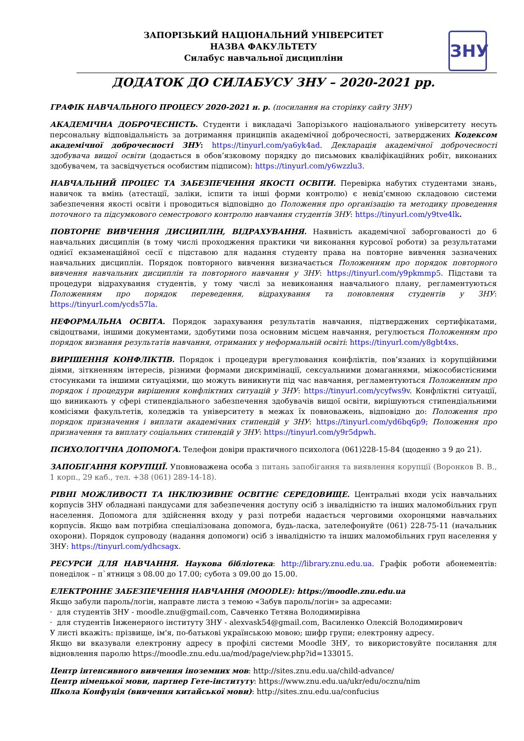ЗАПОРІЗЬКИЙ НАЦІОНАЛЬНИЙ УНІВЕРСИТЕТ
НАЗВА ФАКУЛЬТЕТУ
Силабус навчальної дисципліни
ЗНУ
ДОДАТОК ДО СИЛАБУСУ ЗНУ – 2020-2021 рр.
ГРАФІК НАВЧАЛЬНОГО ПРОЦЕСУ 2020-2021 н. р. (посилання на сторінку сайту ЗНУ)
АКАДЕМІЧНА ДОБРОЧЕСНІСТЬ. Студенти і викладачі Запорізького національного університету несуть персональну відповідальність за дотримання принципів академічної доброчесності, затверджених Кодексом академічної доброчесності ЗНУ: https://tinyurl.com/ya6yk4ad. Декларація академічної доброчесності здобувача вищої освіти (додається в обов’язковому порядку до письмових кваліфікаційних робіт, виконаних здобувачем, та засвідчується особистим підписом): https://tinyurl.com/y6wzzlu3.
НАВЧАЛЬНИЙ ПРОЦЕС ТА ЗАБЕЗПЕЧЕННЯ ЯКОСТІ ОСВІТИ. Перевірка набутих студентами знань, навичок та вмінь (атестації, заліки, іспити та інші форми контролю) є невід’ємною складовою системи забезпечення якості освіти і проводиться відповідно до Положення про організацію та методику проведення поточного та підсумкового семестрового контролю навчання студентів ЗНУ: https://tinyurl.com/y9tve4lk.
ПОВТОРНЕ ВИВЧЕННЯ ДИСЦИПЛІН, ВІДРАХУВАННЯ. Наявність академічної заборгованості до 6 навчальних дисциплін (в тому числі проходження практики чи виконання курсової роботи) за результатами однієї екзаменаційної сесії є підставою для надання студенту права на повторне вивчення зазначених навчальних дисциплін. Порядок повторного вивчення визначається Положенням про порядок повторного вивчення навчальних дисциплін та повторного навчання у ЗНУ: https://tinyurl.com/y9pkmmp5. Підстави та процедури відрахування студентів, у тому числі за невиконання навчального плану, регламентуються Положенням про порядок переведення, відрахування та поновлення студентів у ЗНУ: https://tinyurl.com/ycds57la.
НЕФОРМАЛЬНА ОСВІТА. Порядок зарахування результатів навчання, підтверджених сертифікатами, свідоцтвами, іншими документами, здобутими поза основним місцем навчання, регулюється Положенням про порядок визнання результатів навчання, отриманих у неформальній освіті: https://tinyurl.com/y8gbt4xs.
ВИРІШЕННЯ КОНФЛІКТІВ. Порядок і процедури врегулювання конфліктів, пов’язаних із корупційними діями, зіткненням інтересів, різними формами дискримінації, сексуальними домаганнями, міжособистісними стосунками та іншими ситуаціями, що можуть виникнути під час навчання, регламентуються Положенням про порядок і процедури вирішення конфліктних ситуацій у ЗНУ: https://tinyurl.com/ycyfws9v. Конфліктні ситуації, що виникають у сфері стипендіального забезпечення здобувачів вищої освіти, вирішуються стипендіальними комісіями факультетів, коледжів та університету в межах їх повноважень, відповідно до: Положення про порядок призначення і виплати академічних стипендій у ЗНУ: https://tinyurl.com/yd6bq6p9; Положення про призначення та виплату соціальних стипендій у ЗНУ: https://tinyurl.com/y9r5dpwh.
ПСИХОЛОГІЧНА ДОПОМОГА. Телефон довіри практичного психолога (061)228-15-84 (щоденно з 9 до 21).
ЗАПОБІГАННЯ КОРУПЦІЇ. Уповноважена особа з питань запобігання та виявлення корупції (Воронков В. В., 1 корп., 29 каб., тел. +38 (061) 289-14-18).
РІВНІ МОЖЛИВОСТІ ТА ІНКЛЮЗИВНЕ ОСВІТНЄ СЕРЕДОВИЩЕ. Центральні входи усіх навчальних корпусів ЗНУ обладнані пандусами для забезпечення доступу осіб з інвалідністю та інших маломобільних груп населення. Допомога для здійснення входу у разі потреби надається черговими охоронцями навчальних корпусів. Якщо вам потрібна спеціалізована допомога, будь-ласка, зателефонуйте (061) 228-75-11 (начальник охорони). Порядок супроводу (надання допомоги) осіб з інвалідністю та інших маломобільних груп населення у ЗНУ: https://tinyurl.com/ydhcsagx.
РЕСУРСИ ДЛЯ НАВЧАННЯ. Наукова бібліотека: http://library.znu.edu.ua. Графік роботи абонементів: понеділок – п`ятниця з 08.00 до 17.00; субота з 09.00 до 15.00.
ЕЛЕКТРОННЕ ЗАБЕЗПЕЧЕННЯ НАВЧАННЯ (MOODLE): https://moodle.znu.edu.ua
Якщо забули пароль/логін, направте листа з темою «Забув пароль/логін» за адресами:
· для студентів ЗНУ - moodle.znu@gmail.com, Савченко Тетяна Володимирівна
· для студентів Інженерного інституту ЗНУ - alexvask54@gmail.com, Василенко Олексій Володимирович
У листі вкажіть: прізвище, ім'я, по-батькові українською мовою; шифр групи; електронну адресу.
Якщо ви вказували електронну адресу в профілі системи Moodle ЗНУ, то використовуйте посилання для відновлення паролю https://moodle.znu.edu.ua/mod/page/view.php?id=133015.
Центр інтенсивного вивчення іноземних мов: http://sites.znu.edu.ua/child-advance/
Центр німецької мови, партнер Гете-інституту: https://www.znu.edu.ua/ukr/edu/ocznu/nim
Школа Конфуція (вивчення китайської мови): http://sites.znu.edu.ua/confucius